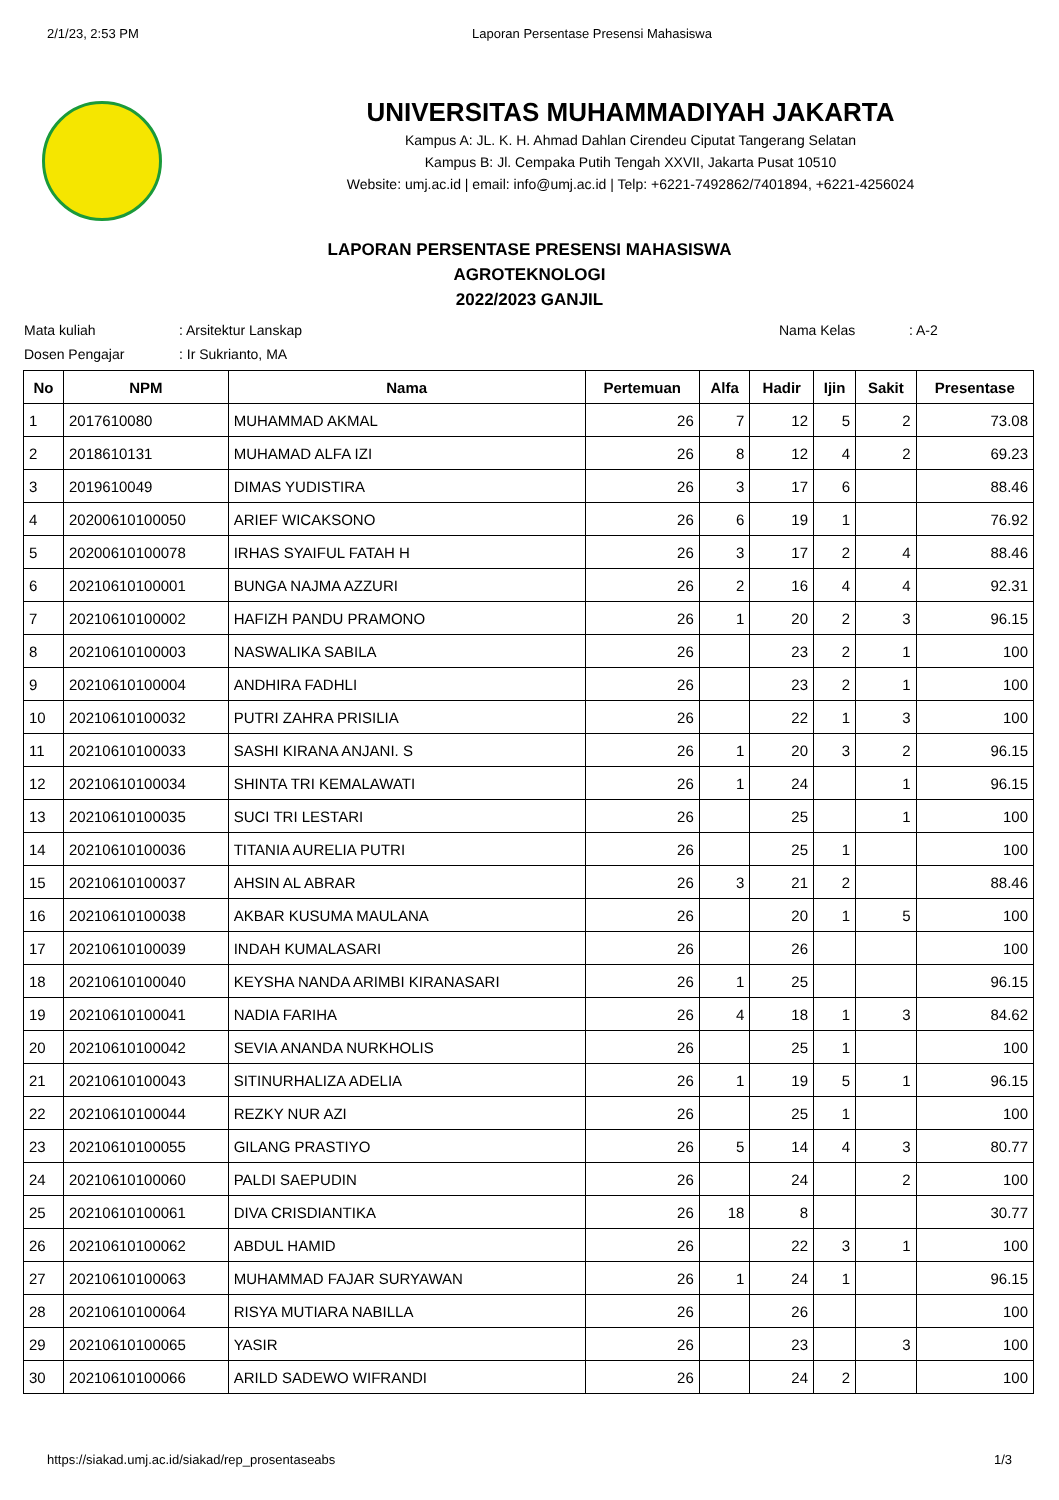2/1/23, 2:53 PM Laporan Persentase Presensi Mahasiswa
UNIVERSITAS MUHAMMADIYAH JAKARTA
Kampus A: JL. K. H. Ahmad Dahlan Cirendeu Ciputat Tangerang Selatan
Kampus B: Jl. Cempaka Putih Tengah XXVII, Jakarta Pusat 10510
Website: umj.ac.id | email: info@umj.ac.id | Telp: +6221-7492862/7401894, +6221-4256024
LAPORAN PERSENTASE PRESENSI MAHASISWA
AGROTEKNOLOGI
2022/2023 GANJIL
Mata kuliah
Dosen Pengajar
: Arsitektur Lanskap
: Ir Sukrianto, MA
Nama Kelas : A-2
| No | NPM | Nama | Pertemuan | Alfa | Hadir | Ijin | Sakit | Presentase |
| --- | --- | --- | --- | --- | --- | --- | --- | --- |
| 1 | 2017610080 | MUHAMMAD AKMAL | 26 | 7 | 12 | 5 | 2 | 73.08 |
| 2 | 2018610131 | MUHAMAD ALFA IZI | 26 | 8 | 12 | 4 | 2 | 69.23 |
| 3 | 2019610049 | DIMAS YUDISTIRA | 26 | 3 | 17 | 6 | | 88.46 |
| 4 | 20200610100050 | ARIEF WICAKSONO | 26 | 6 | 19 | 1 | | 76.92 |
| 5 | 20200610100078 | IRHAS SYAIFUL FATAH H | 26 | 3 | 17 | 2 | 4 | 88.46 |
| 6 | 20210610100001 | BUNGA NAJMA AZZURI | 26 | 2 | 16 | 4 | 4 | 92.31 |
| 7 | 20210610100002 | HAFIZH PANDU PRAMONO | 26 | 1 | 20 | 2 | 3 | 96.15 |
| 8 | 20210610100003 | NASWALIKA SABILA | 26 | | 23 | 2 | 1 | 100 |
| 9 | 20210610100004 | ANDHIRA FADHLI | 26 | | 23 | 2 | 1 | 100 |
| 10 | 20210610100032 | PUTRI ZAHRA PRISILIA | 26 | | 22 | 1 | 3 | 100 |
| 11 | 20210610100033 | SASHI KIRANA ANJANI. S | 26 | 1 | 20 | 3 | 2 | 96.15 |
| 12 | 20210610100034 | SHINTA TRI KEMALAWATI | 26 | 1 | 24 | | 1 | 96.15 |
| 13 | 20210610100035 | SUCI TRI LESTARI | 26 | | 25 | | 1 | 100 |
| 14 | 20210610100036 | TITANIA AURELIA PUTRI | 26 | | 25 | 1 | | 100 |
| 15 | 20210610100037 | AHSIN AL ABRAR | 26 | 3 | 21 | 2 | | 88.46 |
| 16 | 20210610100038 | AKBAR KUSUMA MAULANA | 26 | | 20 | 1 | 5 | 100 |
| 17 | 20210610100039 | INDAH KUMALASARI | 26 | | 26 | | | 100 |
| 18 | 20210610100040 | KEYSHA NANDA ARIMBI KIRANASARI | 26 | 1 | 25 | | | 96.15 |
| 19 | 20210610100041 | NADIA FARIHA | 26 | 4 | 18 | 1 | 3 | 84.62 |
| 20 | 20210610100042 | SEVIA ANANDA NURKHOLIS | 26 | | 25 | 1 | | 100 |
| 21 | 20210610100043 | SITINURHALIZA ADELIA | 26 | 1 | 19 | 5 | 1 | 96.15 |
| 22 | 20210610100044 | REZKY NUR AZI | 26 | | 25 | 1 | | 100 |
| 23 | 20210610100055 | GILANG PRASTIYO | 26 | 5 | 14 | 4 | 3 | 80.77 |
| 24 | 20210610100060 | PALDI SAEPUDIN | 26 | | 24 | | 2 | 100 |
| 25 | 20210610100061 | DIVA CRISDIANTIKA | 26 | 18 | 8 | | | 30.77 |
| 26 | 20210610100062 | ABDUL HAMID | 26 | | 22 | 3 | 1 | 100 |
| 27 | 20210610100063 | MUHAMMAD FAJAR SURYAWAN | 26 | 1 | 24 | 1 | | 96.15 |
| 28 | 20210610100064 | RISYA MUTIARA NABILLA | 26 | | 26 | | | 100 |
| 29 | 20210610100065 | YASIR | 26 | | 23 | | 3 | 100 |
| 30 | 20210610100066 | ARILD SADEWO WIFRANDI | 26 | | 24 | 2 | | 100 |
https://siakad.umj.ac.id/siakad/rep_prosentaseabs 1/3